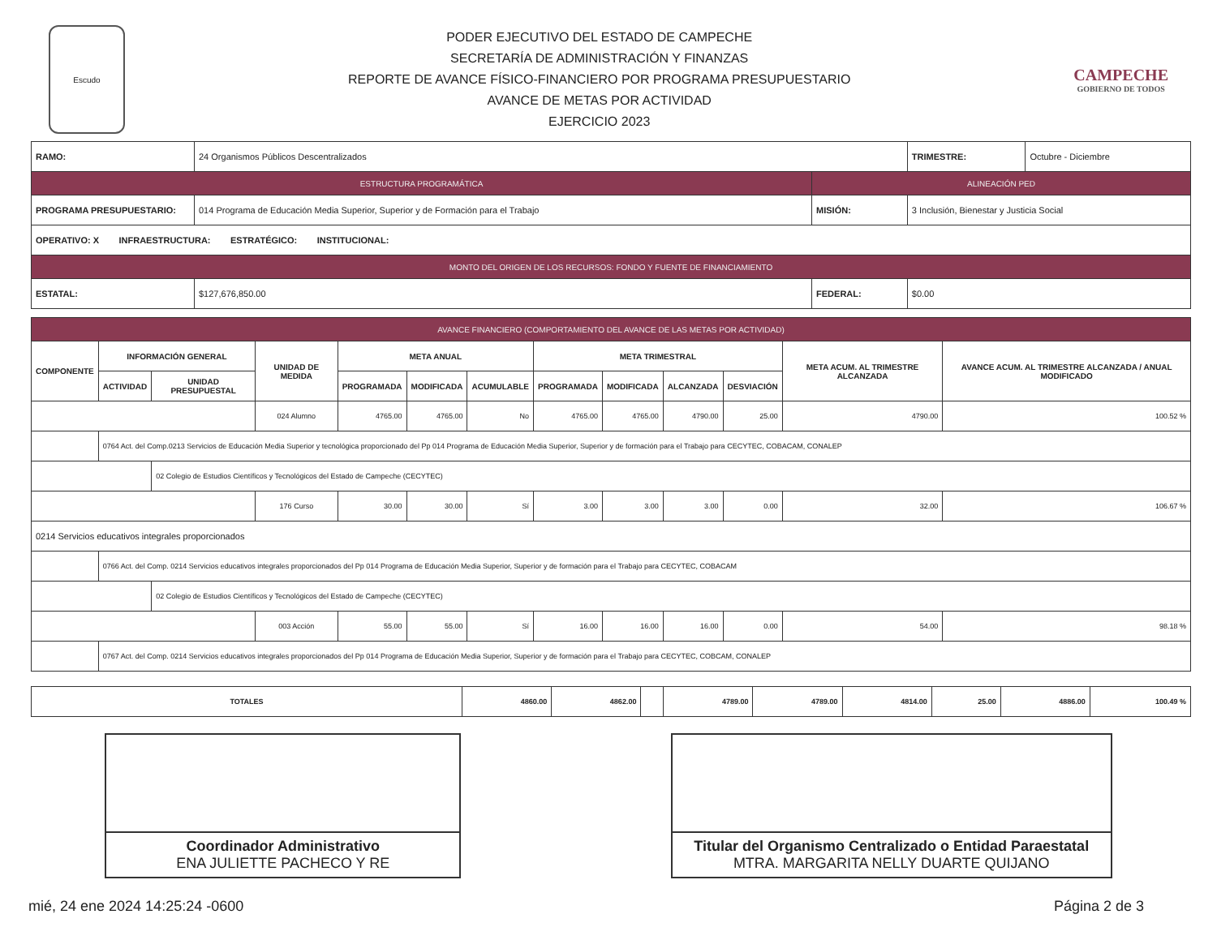Escudo
PODER EJECUTIVO DEL ESTADO DE CAMPECHE
SECRETARÍA DE ADMINISTRACIÓN Y FINANZAS
REPORTE DE AVANCE FÍSICO-FINANCIERO POR PROGRAMA PRESUPUESTARIO
AVANCE DE METAS POR ACTIVIDAD
EJERCICIO 2023
CAMPECHE
GOBIERNO DE TODOS
| RAMO: | 24 Organismos Públicos Descentralizados | | TRIMESTRE: | Octubre - Diciembre |
| ESTRUCTURA PROGRAMÁTICA | | ALINEACIÓN PED | | |
| PROGRAMA PRESUPUESTARIO: | 014 Programa de Educación Media Superior, Superior y de Formación para el Trabajo | MISIÓN: | 3 Inclusión, Bienestar y Justicia Social | |
| OPERATIVO: X INFRAESTRUCTURA: ESTRATÉGICO: INSTITUCIONAL: | | | | |
| MONTO DEL ORIGEN DE LOS RECURSOS: FONDO Y FUENTE DE FINANCIAMIENTO | | | | |
| ESTATAL: | $127,676,850.00 | FEDERAL: | $0.00 | |
| AVANCE FINANCIERO (COMPORTAMIENTO DEL AVANCE DE LAS METAS POR ACTIVIDAD) | | | | | | | | | | | | |
| --- | --- | --- | --- | --- | --- | --- | --- | --- | --- | --- | --- | --- |
| COMPONENTE | INFORMACIÓN GENERAL | | UNIDAD DE MEDIDA | META ANUAL | | | META TRIMESTRAL | | | | META ACUM. AL TRIMESTRE ALCANZADA | AVANCE ACUM. AL TRIMESTRE ALCANZADA / ANUAL MODIFICADO |
| | ACTIVIDAD | UNIDAD PRESUPUESTAL | | PROGRAMADA | MODIFICADA | ACUMULABLE | PROGRAMADA | MODIFICADA | ALCANZADA | DESVIACIÓN | | |
| | | | 024 Alumno | 4765.00 | 4765.00 | No | 4765.00 | 4765.00 | 4790.00 | 25.00 | 4790.00 | 100.52 % |
| | 0764 Act. del Comp.0213 Servicios de Educación Media Superior y tecnológica proporcionado del Pp 014 Programa de Educación Media Superior, Superior y de formación para el Trabajo para CECYTEC, COBACAM, CONALEP | | | | | | | | | | | |
| | | 02 Colegio de Estudios Científicos y Tecnológicos del Estado de Campeche (CECYTEC) | | | | | | | | | | |
| | | | 176 Curso | 30.00 | 30.00 | Sí | 3.00 | 3.00 | 3.00 | 0.00 | 32.00 | 106.67 % |
| 0214 Servicios educativos integrales proporcionados | | | | | | | | | | | | |
| | 0766 Act. del Comp. 0214 Servicios educativos integrales proporcionados del Pp 014 Programa de Educación Media Superior, Superior y de formación para el Trabajo para CECYTEC, COBACAM | | | | | | | | | | | |
| | | 02 Colegio de Estudios Científicos y Tecnológicos del Estado de Campeche (CECYTEC) | | | | | | | | | | |
| | | | 003 Acción | 55.00 | 55.00 | Sí | 16.00 | 16.00 | 16.00 | 0.00 | 54.00 | 98.18 % |
| | 0767 Act. del Comp. 0214 Servicios educativos integrales proporcionados del Pp 014 Programa de Educación Media Superior, Superior y de formación para el Trabajo para CECYTEC, COBCAM, CONALEP | | | | | | | | | | | |
| TOTALES | 4860.00 | 4862.00 | | 4789.00 | 4789.00 | 4814.00 | 25.00 | 4886.00 | 100.49 % |
Coordinador Administrativo
ENA JULIETTE PACHECO Y RE
Titular del Organismo Centralizado o Entidad Paraestatal
MTRA. MARGARITA NELLY DUARTE QUIJANO
mié, 24 ene 2024 14:25:24 -0600 Página 2 de 3